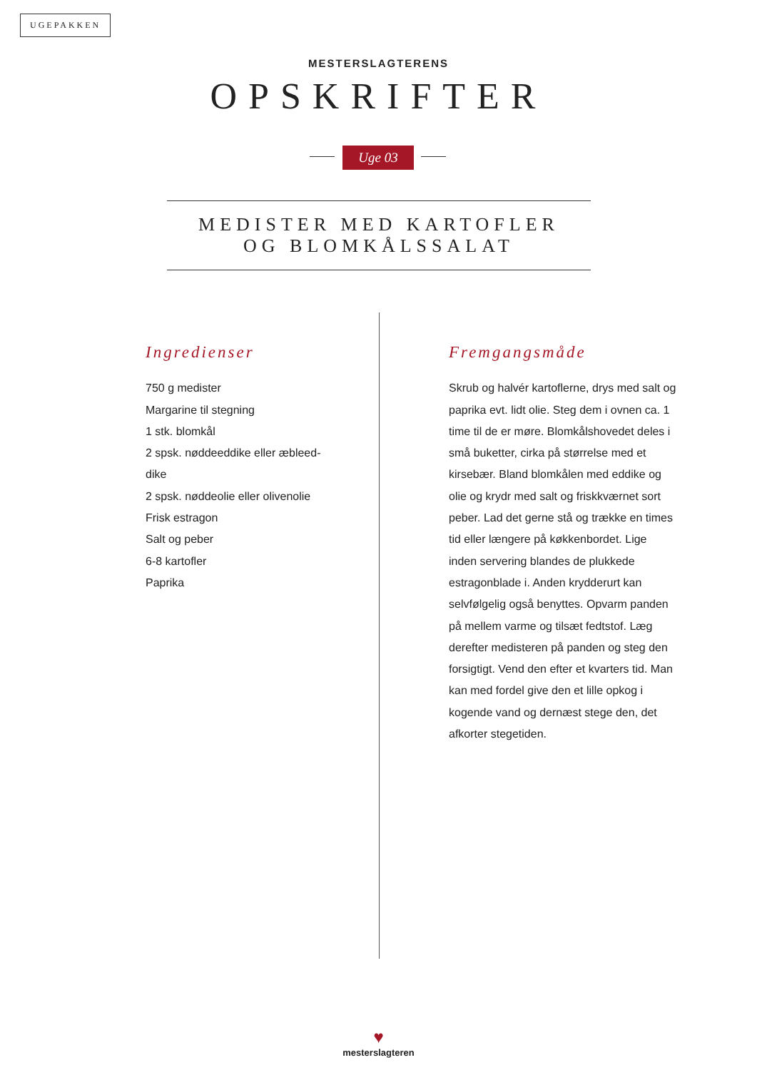UGEPAKKEN
MESTERSLAGTERENS
OPSKRIFTER
Uge 03
MEDISTER MED KARTOFLER
OG BLOMKÅLSSALAT
Ingredienser
750 g medister
Margarine til stegning
1 stk. blomkål
2 spsk. nøddeeddike eller æbleed-
dike
2 spsk. nøddeolie eller olivenolie
Frisk estragon
Salt og peber
6-8 kartofler
Paprika
Fremgangsmåde
Skrub og halvér kartoflerne, drys med salt og paprika evt. lidt olie. Steg dem i ovnen ca. 1 time til de er møre. Blomkålshovedet deles i små buketter, cirka på størrelse med et kirsebær. Bland blomkålen med eddike og olie og krydr med salt og friskkværnet sort peber. Lad det gerne stå og trække en times tid eller længere på køkkenbordet. Lige inden servering blandes de plukkede estragonblade i. Anden krydderurt kan selvfølgelig også benyttes. Opvarm panden på mellem varme og tilsæt fedtstof. Læg derefter medisteren på panden og steg den forsigtigt. Vend den efter et kvarters tid. Man kan med fordel give den et lille opkog i kogende vand og dernæst stege den, det afkorter stegetiden.
♥
mesterslagteren